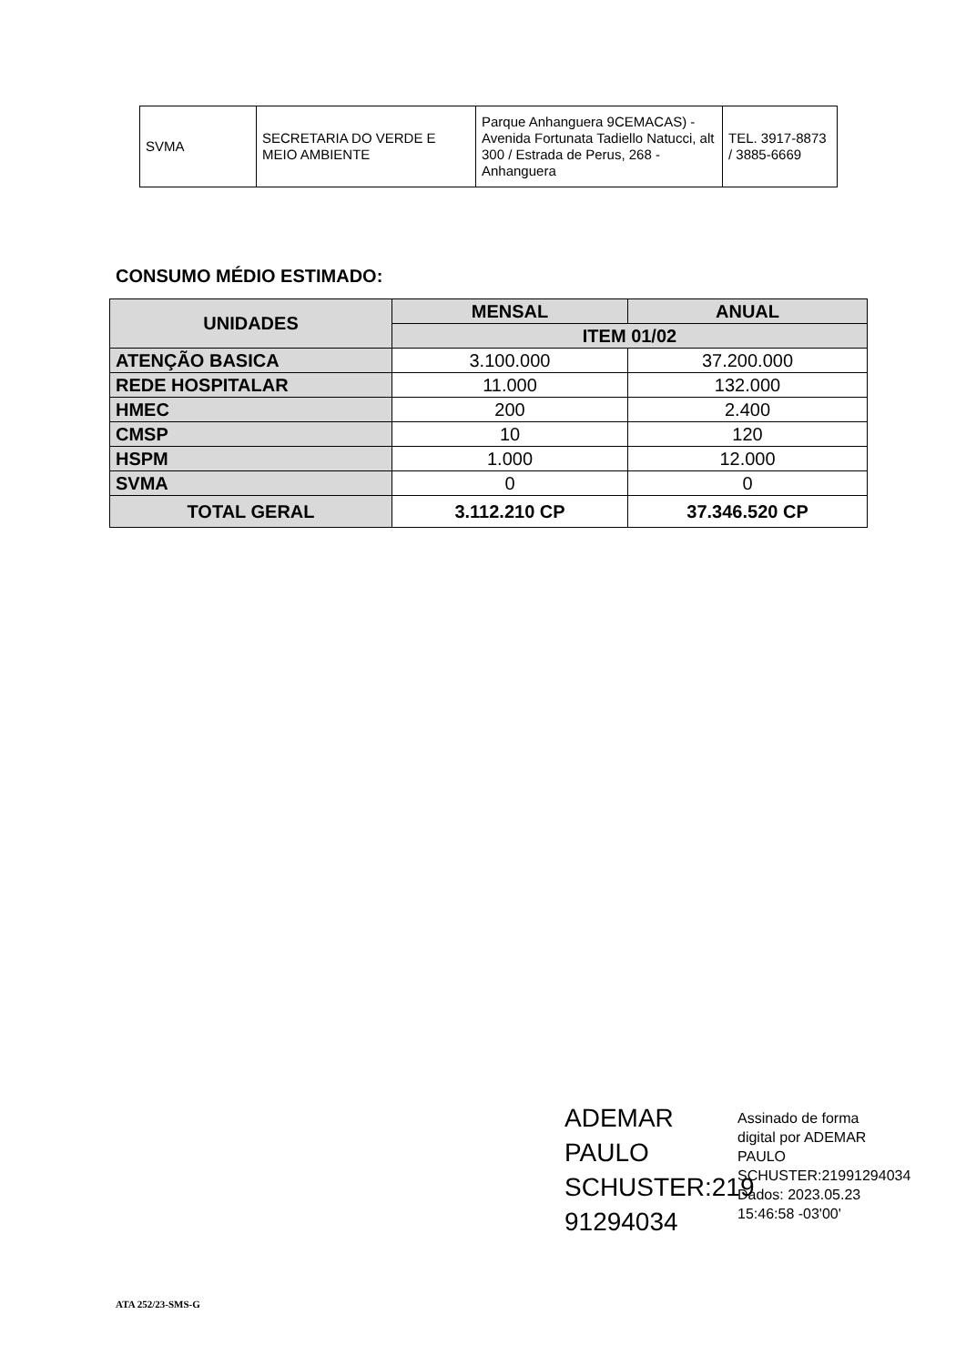| SVMA | SECRETARIA DO VERDE E MEIO AMBIENTE | Parque Anhanguera 9CEMACAS) - Avenida Fortunata Tadiello Natucci, alt 300 / Estrada de Perus, 268 - Anhanguera | TEL. 3917-8873 / 3885-6669 |
CONSUMO MÉDIO ESTIMADO:
| UNIDADES | MENSAL | ANUAL |
| --- | --- | --- |
| | ITEM 01/02 | |
| ATENÇÃO BASICA | 3.100.000 | 37.200.000 |
| REDE HOSPITALAR | 11.000 | 132.000 |
| HMEC | 200 | 2.400 |
| CMSP | 10 | 120 |
| HSPM | 1.000 | 12.000 |
| SVMA | 0 | 0 |
| TOTAL GERAL | 3.112.210 CP | 37.346.520 CP |
ADEMAR PAULO SCHUSTER:219 91294034
Assinado de forma
digital por ADEMAR
PAULO
SCHUSTER:21991294034
Dados: 2023.05.23
15:46:58 -03'00'
ATA 252/23-SMS-G